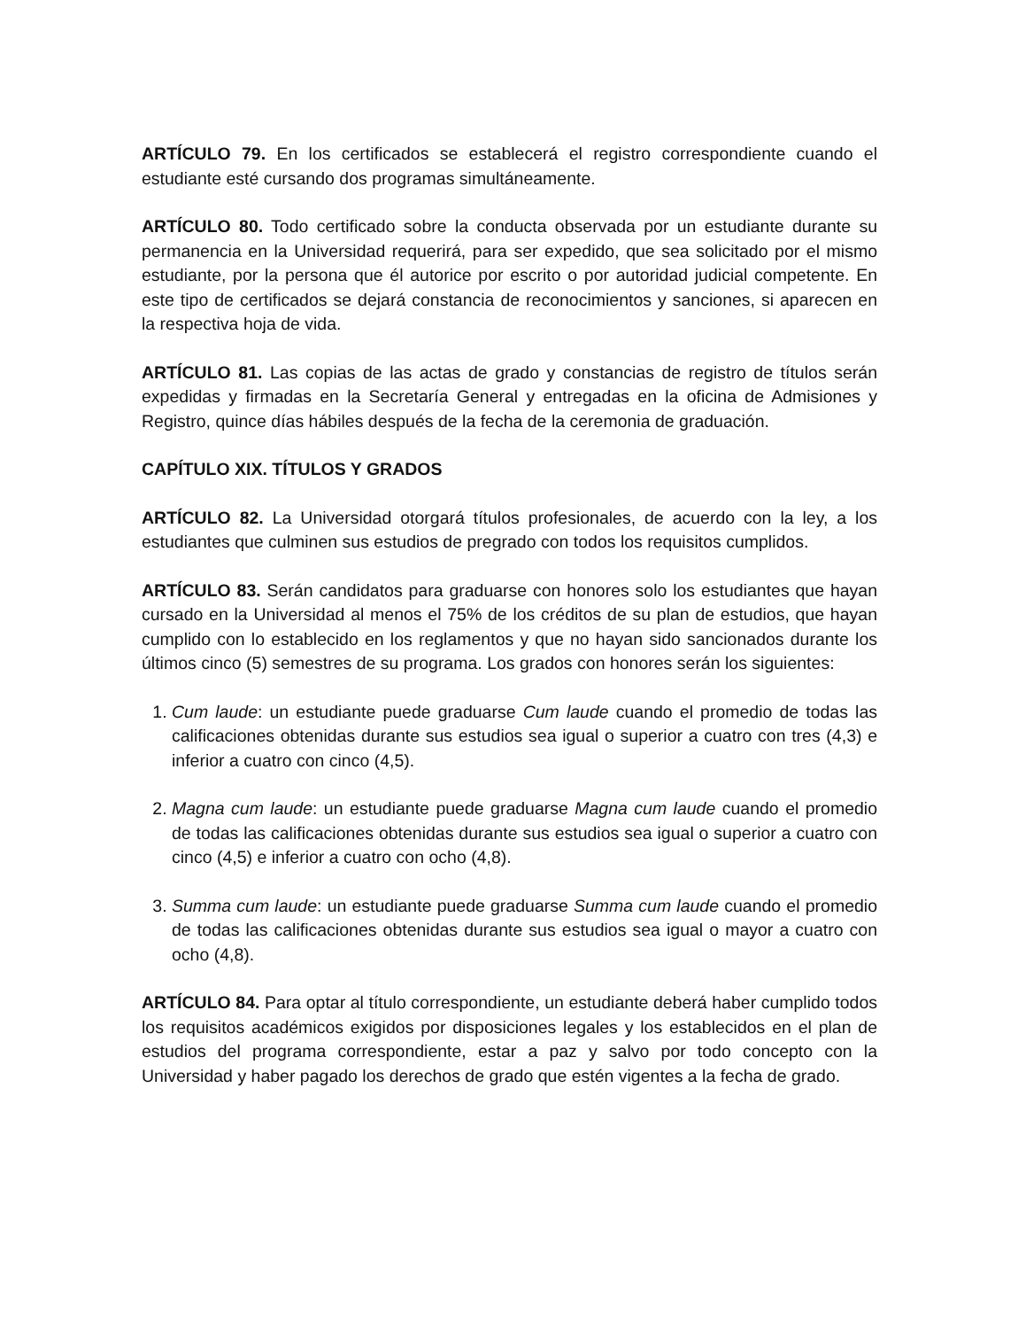ARTÍCULO 79. En los certificados se establecerá el registro correspondiente cuando el estudiante esté cursando dos programas simultáneamente.
ARTÍCULO 80. Todo certificado sobre la conducta observada por un estudiante durante su permanencia en la Universidad requerirá, para ser expedido, que sea solicitado por el mismo estudiante, por la persona que él autorice por escrito o por autoridad judicial competente. En este tipo de certificados se dejará constancia de reconocimientos y sanciones, si aparecen en la respectiva hoja de vida.
ARTÍCULO 81. Las copias de las actas de grado y constancias de registro de títulos serán expedidas y firmadas en la Secretaría General y entregadas en la oficina de Admisiones y Registro, quince días hábiles después de la fecha de la ceremonia de graduación.
CAPÍTULO XIX. TÍTULOS Y GRADOS
ARTÍCULO 82. La Universidad otorgará títulos profesionales, de acuerdo con la ley, a los estudiantes que culminen sus estudios de pregrado con todos los requisitos cumplidos.
ARTÍCULO 83. Serán candidatos para graduarse con honores solo los estudiantes que hayan cursado en la Universidad al menos el 75% de los créditos de su plan de estudios, que hayan cumplido con lo establecido en los reglamentos y que no hayan sido sancionados durante los últimos cinco (5) semestres de su programa. Los grados con honores serán los siguientes:
1. Cum laude: un estudiante puede graduarse Cum laude cuando el promedio de todas las calificaciones obtenidas durante sus estudios sea igual o superior a cuatro con tres (4,3) e inferior a cuatro con cinco (4,5).
2. Magna cum laude: un estudiante puede graduarse Magna cum laude cuando el promedio de todas las calificaciones obtenidas durante sus estudios sea igual o superior a cuatro con cinco (4,5) e inferior a cuatro con ocho (4,8).
3. Summa cum laude: un estudiante puede graduarse Summa cum laude cuando el promedio de todas las calificaciones obtenidas durante sus estudios sea igual o mayor a cuatro con ocho (4,8).
ARTÍCULO 84. Para optar al título correspondiente, un estudiante deberá haber cumplido todos los requisitos académicos exigidos por disposiciones legales y los establecidos en el plan de estudios del programa correspondiente, estar a paz y salvo por todo concepto con la Universidad y haber pagado los derechos de grado que estén vigentes a la fecha de grado.